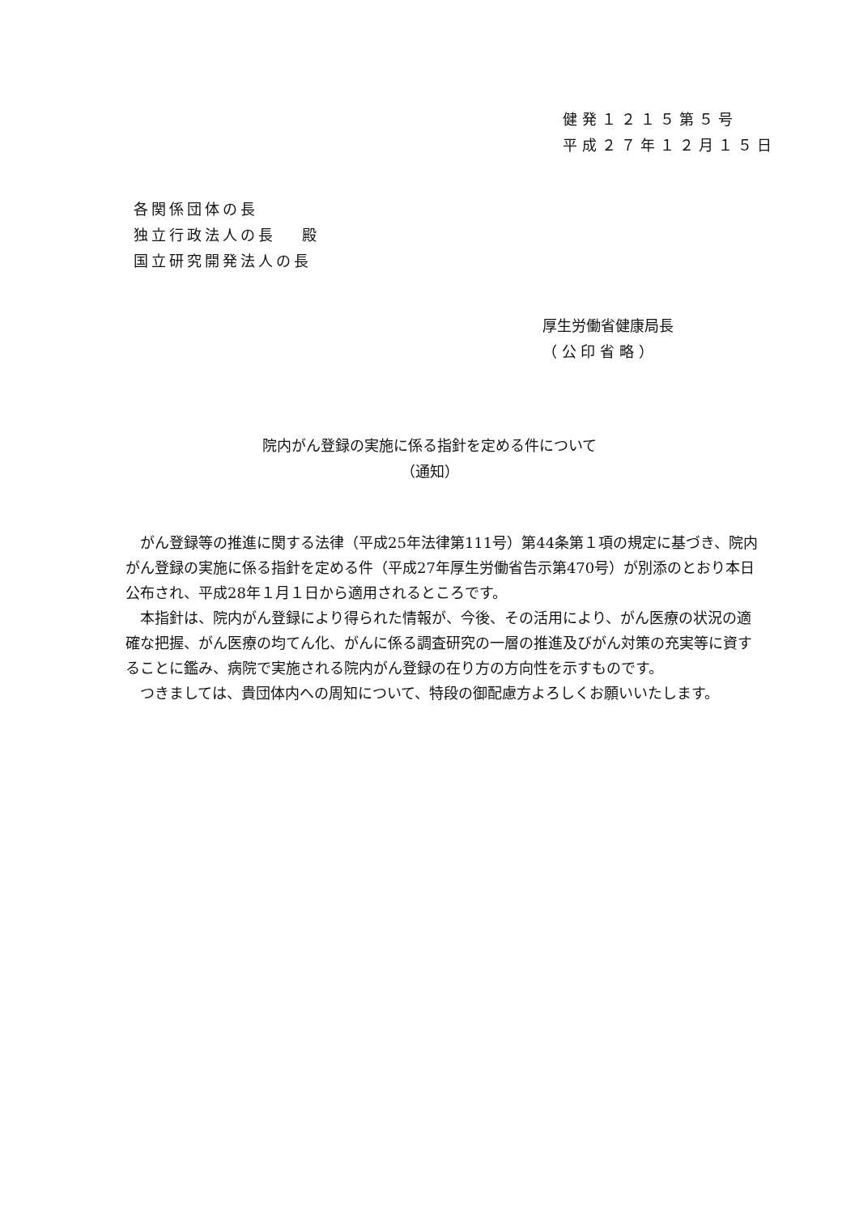健発１２１５第５号
平成２７年１２月１５日
各関係団体の長
独立行政法人の長　 殿
国立研究開発法人の長
厚生労働省健康局長
（ 公 印 省 略 ）
院内がん登録の実施に係る指針を定める件について
（通知）
がん登録等の推進に関する法律（平成25年法律第111号）第44条第１項の規定に基づき、院内がん登録の実施に係る指針を定める件（平成27年厚生労働省告示第470号）が別添のとおり本日公布され、平成28年１月１日から適用されるところです。
本指針は、院内がん登録により得られた情報が、今後、その活用により、がん医療の状況の適確な把握、がん医療の均てん化、がんに係る調査研究の一層の推進及びがん対策の充実等に資することに鑑み、病院で実施される院内がん登録の在り方の方向性を示すものです。
つきましては、貴団体内への周知について、特段の御配慮方よろしくお願いいたします。